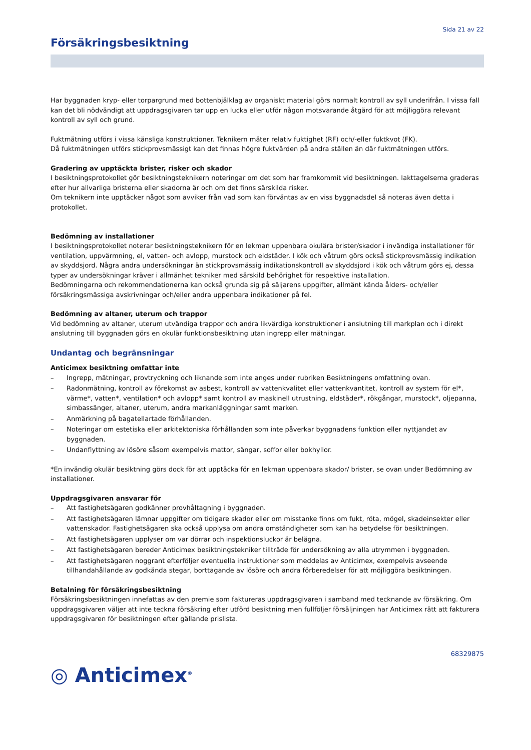Sida 21 av 22
Försäkringsbesiktning
Har byggnaden kryp- eller torpargrund med bottenbjälklag av organiskt material görs normalt kontroll av syll underifrån. I vissa fall kan det bli nödvändigt att uppdragsgivaren tar upp en lucka eller utför någon motsvarande åtgärd för att möjliggöra relevant kontroll av syll och grund.
Fuktmätning utförs i vissa känsliga konstruktioner. Teknikern mäter relativ fuktighet (RF) och/-eller fuktkvot (FK).
Då fuktmätningen utförs stickprovsmässigt kan det finnas högre fuktvärden på andra ställen än där fuktmätningen utförs.
Gradering av upptäckta brister, risker och skador
I besiktningsprotokollet gör besiktningsteknikern noteringar om det som har framkommit vid besiktningen. Iakttagelserna graderas efter hur allvarliga bristerna eller skadorna är och om det finns särskilda risker.
Om teknikern inte upptäcker något som avviker från vad som kan förväntas av en viss byggnadsdel så noteras även detta i protokollet.
Bedömning av installationer
I besiktningsprotokollet noterar besiktningsteknikern för en lekman uppenbara okulära brister/skador i invändiga installationer för ventilation, uppvärmning, el, vatten- och avlopp, murstock och eldstäder. I kök och våtrum görs också stickprovsmässig indikation av skyddsjord. Några andra undersökningar än stickprovsmässig indikationskontroll av skyddsjord i kök och våtrum görs ej, dessa typer av undersökningar kräver i allmänhet tekniker med särskild behörighet för respektive installation.
Bedömningarna och rekommendationerna kan också grunda sig på säljarens uppgifter, allmänt kända ålders- och/eller försäkringsmässiga avskrivningar och/eller andra uppenbara indikationer på fel.
Bedömning av altaner, uterum och trappor
Vid bedömning av altaner, uterum utvändiga trappor och andra likvärdiga konstruktioner i anslutning till markplan och i direkt anslutning till byggnaden görs en okulär funktionsbesiktning utan ingrepp eller mätningar.
Undantag och begränsningar
Anticimex besiktning omfattar inte
– Ingrepp, mätningar, provtryckning och liknande som inte anges under rubriken Besiktningens omfattning ovan.
– Radonmätning, kontroll av förekomst av asbest, kontroll av vattenkvalitet eller vattenkvantitet, kontroll av system för el*, värme*, vatten*, ventilation* och avlopp* samt kontroll av maskinell utrustning, eldstäder*, rökgångar, murstock*, oljepanna, simbassänger, altaner, uterum, andra markanläggningar samt marken.
– Anmärkning på bagatellartade förhållanden.
– Noteringar om estetiska eller arkitektoniska förhållanden som inte påverkar byggnadens funktion eller nyttjandet av byggnaden.
– Undanflyttning av lösöre såsom exempelvis mattor, sängar, soffor eller bokhyllor.
*En invändig okulär besiktning görs dock för att upptäcka för en lekman uppenbara skador/ brister, se ovan under Bedömning av installationer.
Uppdragsgivaren ansvarar för
– Att fastighetsägaren godkänner provhåltagning i byggnaden.
– Att fastighetsägaren lämnar uppgifter om tidigare skador eller om misstanke finns om fukt, röta, mögel, skadeinsekter eller vattenskador. Fastighetsägaren ska också upplysa om andra omständigheter som kan ha betydelse för besiktningen.
– Att fastighetsägaren upplyser om var dörrar och inspektionsluckor är belägna.
– Att fastighetsägaren bereder Anticimex besiktningstekniker tillträde för undersökning av alla utrymmen i byggnaden.
– Att fastighetsägaren noggrant efterföljer eventuella instruktioner som meddelas av Anticimex, exempelvis avseende tillhandahållande av godkända stegar, borttagande av lösöre och andra förberedelser för att möjliggöra besiktningen.
Betalning för försäkringsbesiktning
Försäkringsbesiktningen innefattas av den premie som faktureras uppdragsgivaren i samband med tecknande av försäkring. Om uppdragsgivaren väljer att inte teckna försäkring efter utförd besiktning men fullföljer försäljningen har Anticimex rätt att fakturera uppdragsgivaren för besiktningen efter gällande prislista.
68329875
◎ Anticimex<sup>®</sup>